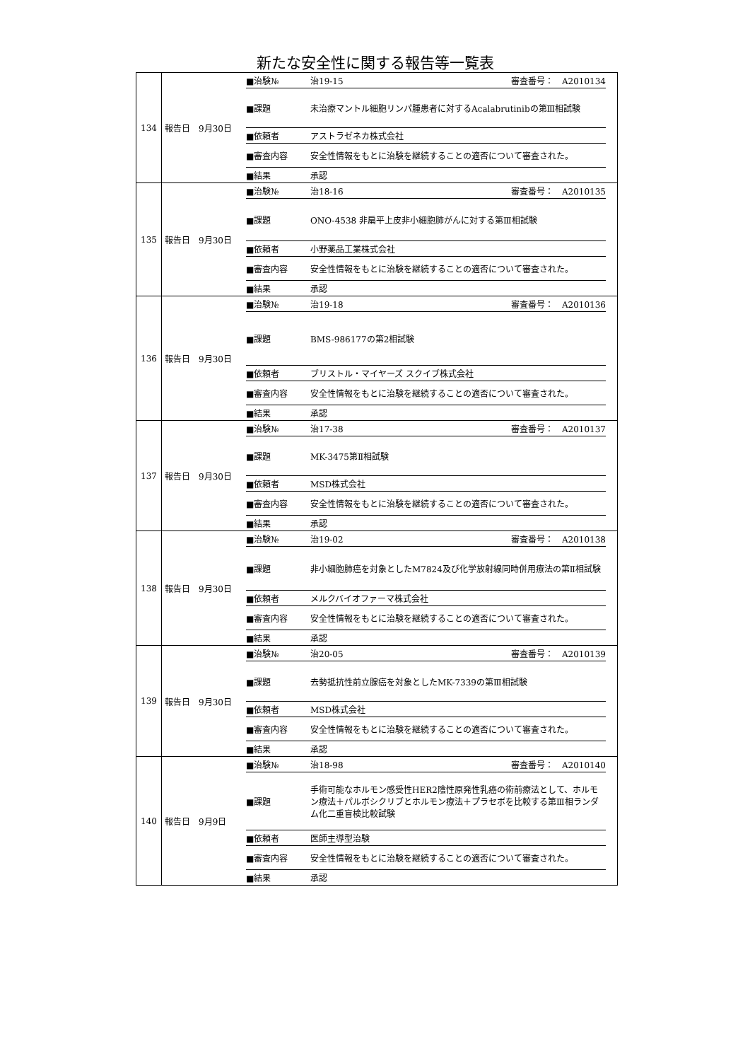新たな安全性に関する報告等一覧表
| 134 | 報告日 9月30日 | / ■治験№ / 治19-15 / 審査番号： A2010134 / / ■課題 / 未治療マントル細胞リンパ腫患者に対するAcalabrutinibの第Ⅲ相試験 / / / ■依頼者 / アストラゼネカ株式会社 / / / ■審査内容 / 安全性情報をもとに治験を継続することの適否について審査された。 / / / ■結果 / 承認 / / |
| 135 | 報告日 9月30日 | / ■治験№ / 治18-16 / 審査番号： A2010135 / / ■課題 / ONO-4538 非扁平上皮非小細胞肺がんに対する第Ⅲ相試験 / / / ■依頼者 / 小野薬品工業株式会社 / / / ■審査内容 / 安全性情報をもとに治験を継続することの適否について審査された。 / / / ■結果 / 承認 / / |
| 136 | 報告日 9月30日 | / ■治験№ / 治19-18 / 審査番号： A2010136 / / ■課題 / BMS-986177の第2相試験 / / / ■依頼者 / ブリストル・マイヤーズ スクイブ株式会社 / / / ■審査内容 / 安全性情報をもとに治験を継続することの適否について審査された。 / / / ■結果 / 承認 / / |
| 137 | 報告日 9月30日 | / ■治験№ / 治17-38 / 審査番号： A2010137 / / ■課題 / MK-3475第Ⅱ相試験 / / / ■依頼者 / MSD株式会社 / / / ■審査内容 / 安全性情報をもとに治験を継続することの適否について審査された。 / / / ■結果 / 承認 / / |
| 138 | 報告日 9月30日 | / ■治験№ / 治19-02 / 審査番号： A2010138 / / ■課題 / 非小細胞肺癌を対象としたM7824及び化学放射線同時併用療法の第Ⅱ相試験 / / / ■依頼者 / メルクバイオファーマ株式会社 / / / ■審査内容 / 安全性情報をもとに治験を継続することの適否について審査された。 / / / ■結果 / 承認 / / |
| 139 | 報告日 9月30日 | / ■治験№ / 治20-05 / 審査番号： A2010139 / / ■課題 / 去勢抵抗性前立腺癌を対象としたMK-7339の第Ⅲ相試験 / / / ■依頼者 / MSD株式会社 / / / ■審査内容 / 安全性情報をもとに治験を継続することの適否について審査された。 / / / ■結果 / 承認 / / |
| 140 | 報告日 9月9日 | / ■治験№ / 治18-98 / 審査番号： A2010140 / / ■課題 / 手術可能なホルモン感受性HER2陰性原発性乳癌の術前療法として、ホルモン療法＋パルボシクリブとホルモン療法＋プラセボを比較する第Ⅲ相ランダム化二重盲検比較試験 / / / ■依頼者 / 医師主導型治験 / / / ■審査内容 / 安全性情報をもとに治験を継続することの適否について審査された。 / / / ■結果 / 承認 / / |